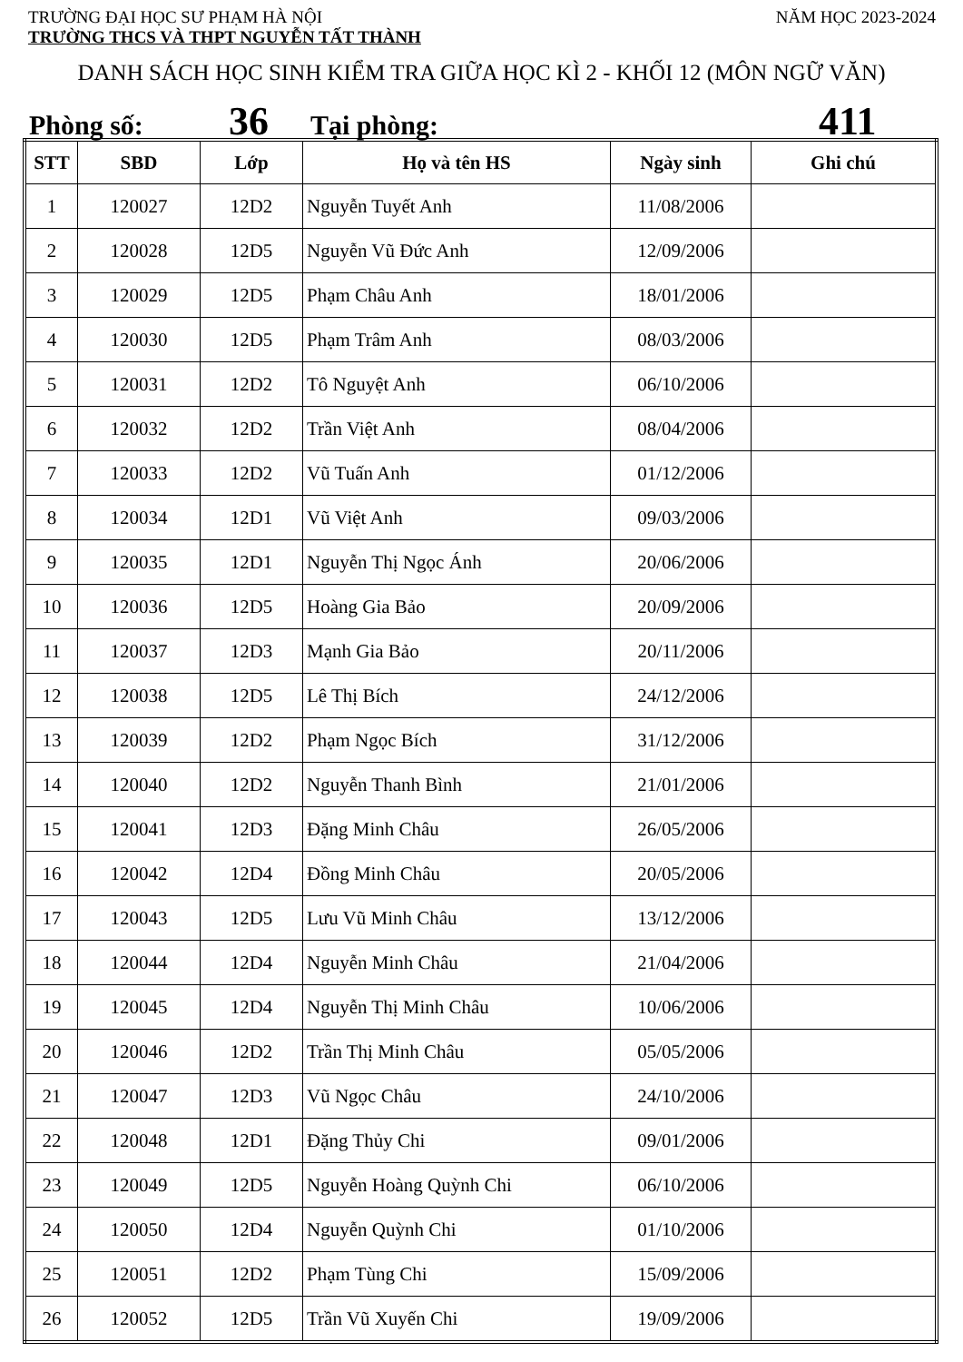TRƯỜNG ĐẠI HỌC SƯ PHẠM HÀ NỘI NĂM HỌC 2023-2024
TRƯỜNG THCS VÀ THPT NGUYỄN TẤT THÀNH
DANH SÁCH HỌC SINH KIỂM TRA GIỮA HỌC KÌ 2 - KHỐI 12 (MÔN NGỮ VĂN)
Phòng số: 36 Tại phòng: 411
| STT | SBD | Lớp | Họ và tên HS | Ngày sinh | Ghi chú |
| --- | --- | --- | --- | --- | --- |
| 1 | 120027 | 12D2 | Nguyễn Tuyết Anh | 11/08/2006 | |
| 2 | 120028 | 12D5 | Nguyễn Vũ Đức Anh | 12/09/2006 | |
| 3 | 120029 | 12D5 | Phạm Châu Anh | 18/01/2006 | |
| 4 | 120030 | 12D5 | Phạm Trâm Anh | 08/03/2006 | |
| 5 | 120031 | 12D2 | Tô Nguyệt Anh | 06/10/2006 | |
| 6 | 120032 | 12D2 | Trần Việt Anh | 08/04/2006 | |
| 7 | 120033 | 12D2 | Vũ Tuấn Anh | 01/12/2006 | |
| 8 | 120034 | 12D1 | Vũ Việt Anh | 09/03/2006 | |
| 9 | 120035 | 12D1 | Nguyễn Thị Ngọc Ánh | 20/06/2006 | |
| 10 | 120036 | 12D5 | Hoàng Gia Bảo | 20/09/2006 | |
| 11 | 120037 | 12D3 | Mạnh Gia Bảo | 20/11/2006 | |
| 12 | 120038 | 12D5 | Lê Thị Bích | 24/12/2006 | |
| 13 | 120039 | 12D2 | Phạm Ngọc Bích | 31/12/2006 | |
| 14 | 120040 | 12D2 | Nguyễn Thanh Bình | 21/01/2006 | |
| 15 | 120041 | 12D3 | Đặng Minh Châu | 26/05/2006 | |
| 16 | 120042 | 12D4 | Đồng Minh Châu | 20/05/2006 | |
| 17 | 120043 | 12D5 | Lưu Vũ Minh Châu | 13/12/2006 | |
| 18 | 120044 | 12D4 | Nguyễn Minh Châu | 21/04/2006 | |
| 19 | 120045 | 12D4 | Nguyễn Thị Minh Châu | 10/06/2006 | |
| 20 | 120046 | 12D2 | Trần Thị Minh Châu | 05/05/2006 | |
| 21 | 120047 | 12D3 | Vũ Ngọc Châu | 24/10/2006 | |
| 22 | 120048 | 12D1 | Đặng Thủy Chi | 09/01/2006 | |
| 23 | 120049 | 12D5 | Nguyễn Hoàng Quỳnh Chi | 06/10/2006 | |
| 24 | 120050 | 12D4 | Nguyễn Quỳnh Chi | 01/10/2006 | |
| 25 | 120051 | 12D2 | Phạm Tùng Chi | 15/09/2006 | |
| 26 | 120052 | 12D5 | Trần Vũ Xuyến Chi | 19/09/2006 | |